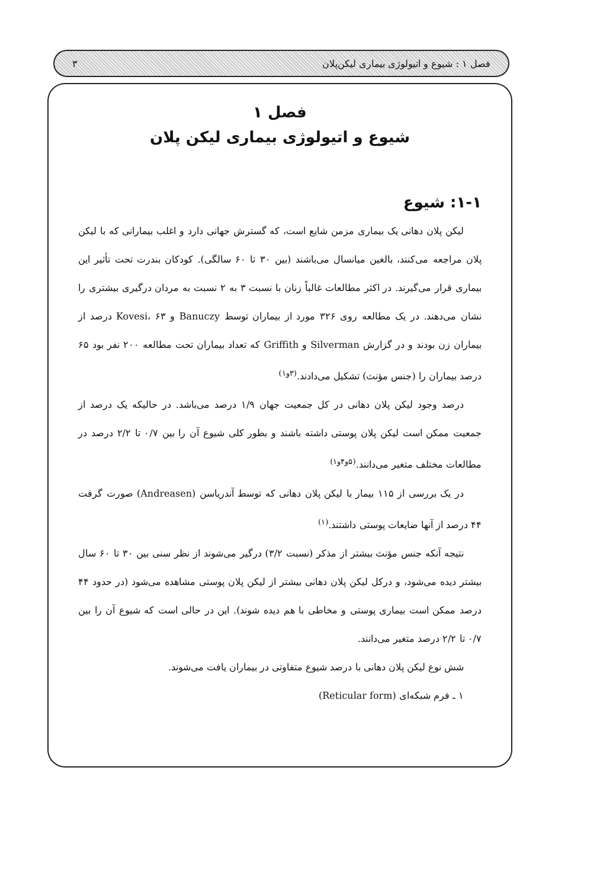فصل ۱ : شیوع و اتیولوژی بیماری لیکن‌پلان ۳
فصل ۱
شیوع و اتیولوژی بیماری لیکن پلان
۱-۱: شیوع
لیکن پلان دهانی یک بیماری مزمن شایع است، که گسترش جهانی دارد و اغلب بیمارانی که با لیکن پلان مراجعه می‌کنند، بالغین میانسال می‌باشند (بین ۳۰ تا ۶۰ سالگی). کودکان بندرت تحت تأثیر این بیماری قرار می‌گیرند. در اکثر مطالعات غالباً زنان با نسبت ۳ به ۲ نسبت به مردان درگیری بیشتری را نشان می‌دهند. در یک مطالعه روی ۳۲۶ مورد از بیماران توسط Banuczy و Kovesi، ۶۳ درصد از بیماران زن بودند و در گزارش Silverman و Griffith که تعداد بیماران تحت مطالعه ۲۰۰ نفر بود ۶۵ درصد بیماران را (جنس مؤنث) تشکیل می‌دادند.<sup>(۳و۱)</sup>
درصد وجود لیکن پلان دهانی در کل جمعیت جهان ۱/۹ درصد می‌باشد. در حالیکه یک درصد از جمعیت ممکن است لیکن پلان پوستی داشته باشند و بطور کلی شیوع آن را بین ۰/۷ تا ۲/۲ درصد در مطالعات مختلف متغیر می‌دانند.<sup>(۵و۴و۱)</sup>
در یک بررسی از ۱۱۵ بیمار با لیکن پلان دهانی که توسط آندریاسن (Andreasen) صورت گرفت ۴۴ درصد از آنها ضایعات پوستی داشتند.<sup>(۱)</sup>
نتیجه آنکه جنس مؤنث بیشتر از مذکر (نسبت ۳/۲) درگیر می‌شوند از نظر سنی بین ۳۰ تا ۶۰ سال بیشتر دیده می‌شود، و درکل لیکن پلان دهانی بیشتر از لیکن پلان پوستی مشاهده می‌شود (در حدود ۴۴ درصد ممکن است بیماری پوستی و مخاطی با هم دیده شوند). این در حالی است که شیوع آن را بین ۰/۷ تا ۲/۲ درصد متغیر می‌دانند.
شش نوع لیکن پلان دهانی با درصد شیوع متفاوتی در بیماران یافت می‌شوند.
۱ ـ فرم شبکه‌ای (Reticular form)